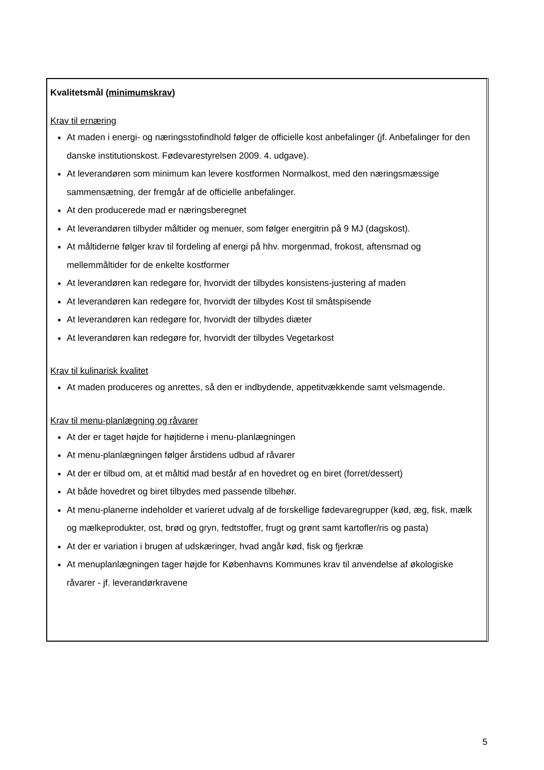Kvalitetsmål (minimumskrav)
Krav til ernæring
At maden i energi- og næringsstofindhold følger de officielle kost anbefalinger (jf. Anbefalinger for den danske institutionskost. Fødevarestyrelsen 2009. 4. udgave).
At leverandøren som minimum kan levere kostformen Normalkost, med den næringsmæssige sammensætning, der fremgår af de officielle anbefalinger.
At den producerede mad er næringsberegnet
At leverandøren tilbyder måltider og menuer, som følger energitrin på 9 MJ (dagskost).
At måltiderne følger krav til fordeling af energi på hhv. morgenmad, frokost, aftensmad og mellemmåltider for de enkelte kostformer
At leverandøren kan redegøre for, hvorvidt der tilbydes konsistens-justering af maden
At leverandøren kan redegøre for, hvorvidt der tilbydes Kost til småtspisende
At leverandøren kan redegøre for, hvorvidt der tilbydes diæter
At leverandøren kan redegøre for, hvorvidt der tilbydes Vegetarkost
Krav til kulinarisk kvalitet
At maden produceres og anrettes, så den er indbydende, appetitvækkende samt velsmagende.
Krav til menu-planlægning og råvarer
At der er taget højde for højtiderne i menu-planlægningen
At menu-planlægningen følger årstidens udbud af råvarer
At der er tilbud om, at et måltid mad består af en hovedret og en biret (forret/dessert)
At både hovedret og biret tilbydes med passende tilbehør.
At menu-planerne indeholder et varieret udvalg af de forskellige fødevaregrupper (kød, æg, fisk, mælk og mælkeprodukter, ost, brød og gryn, fedtstoffer, frugt og grønt samt kartofler/ris og pasta)
At der er variation i brugen af udskæringer, hvad angår kød, fisk og fjerkræ
At menuplanlægningen tager højde for Københavns Kommunes krav til anvendelse af økologiske råvarer - jf. leverandørkravene
5